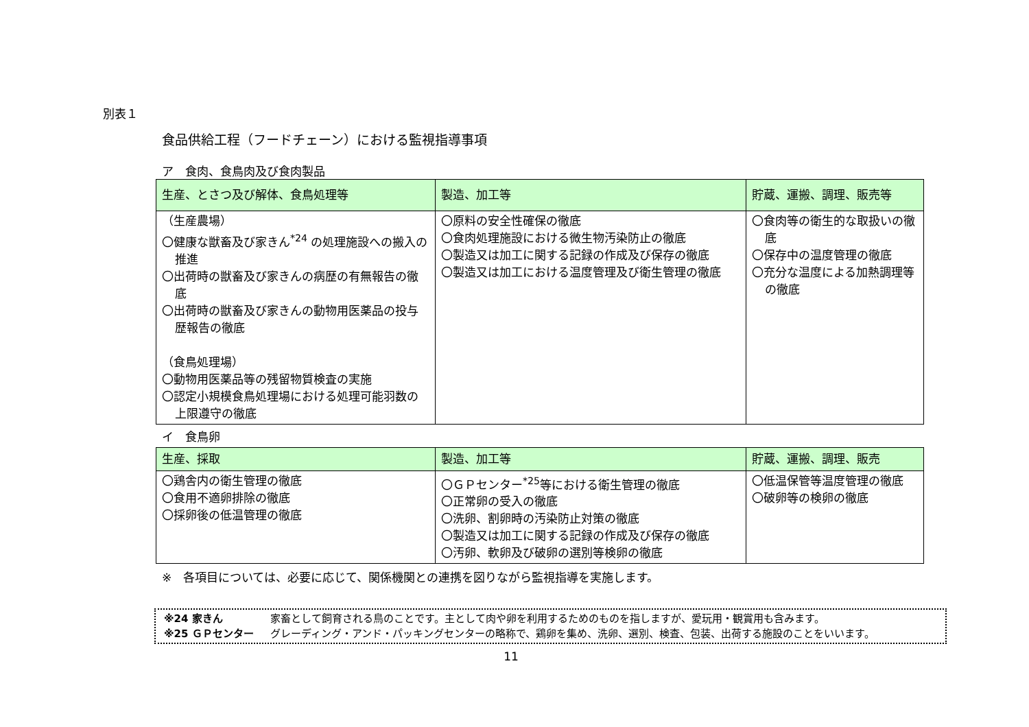別表１
食品供給工程（フードチェーン）における監視指導事項
ア　食肉、食鳥肉及び食肉製品
| 生産、とさつ及び解体、食鳥処理等 | 製造、加工等 | 貯蔵、運搬、調理、販売等 |
| --- | --- | --- |
| （生産農場） 〇健康な獣畜及び家きん<sup>*24</sup> の処理施設への搬入の推進 〇出荷時の獣畜及び家きんの病歴の有無報告の徹底 〇出荷時の獣畜及び家きんの動物用医薬品の投与歴報告の徹底 （食鳥処理場） 〇動物用医薬品等の残留物質検査の実施 〇認定小規模食鳥処理場における処理可能羽数の上限遵守の徹底 | 〇原料の安全性確保の徹底 〇食肉処理施設における微生物汚染防止の徹底 〇製造又は加工に関する記録の作成及び保存の徹底 〇製造又は加工における温度管理及び衛生管理の徹底 | 〇食肉等の衛生的な取扱いの徹底 〇保存中の温度管理の徹底 〇充分な温度による加熱調理等の徹底 |
イ　食鳥卵
| 生産、採取 | 製造、加工等 | 貯蔵、運搬、調理、販売 |
| --- | --- | --- |
| 〇鶏舎内の衛生管理の徹底 〇食用不適卵排除の徹底 〇採卵後の低温管理の徹底 | 〇ＧＰセンター<sup>*25</sup>等における衛生管理の徹底 〇正常卵の受入の徹底 〇洗卵、割卵時の汚染防止対策の徹底 〇製造又は加工に関する記録の作成及び保存の徹底 〇汚卵、軟卵及び破卵の選別等検卵の徹底 | 〇低温保管等温度管理の徹底 〇破卵等の検卵の徹底 |
※　各項目については、必要に応じて、関係機関との連携を図りながら監視指導を実施します。
※24 家きん 家畜として飼育される鳥のことです。主として肉や卵を利用するためのものを指しますが、愛玩用・観賞用も含みます。
※25 ＧＰセンター グレーディング・アンド・パッキングセンターの略称で、鶏卵を集め、洗卵、選別、検査、包装、出荷する施設のことをいいます。
11